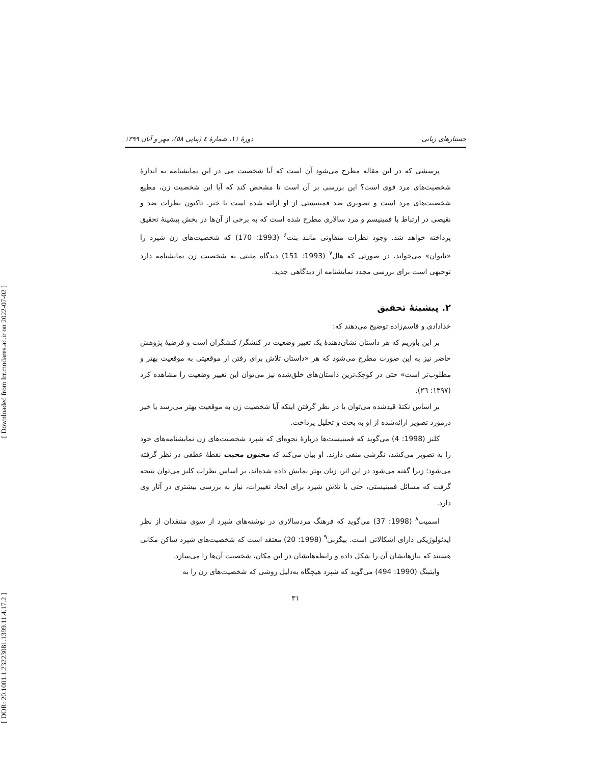[ Downloaded from lrr.modares.ac.ir on 2022-07-02 ]
[ DOR: 20.1001.1.23223081.1399.11.4.17.2 ]
جستارهای زبانی دورهٔ ۱۱، شمارهٔ ٤ (پیاپی ٥٨)، مهر و آبان ۱۳۹۹
پرسشی که در این مقاله مطرح می‌شود آن است که آیا شخصیت می در این نمایشنامه به اندازهٔ شخصیت‌های مرد قوی است؟ این بررسی بر آن است تا مشخص کند که آیا این شخصیت زن، مطیع شخصیت‌های مرد است و تصویری ضد فمینیستی از او ارائه شده است یا خیر. تاکنون نظرات ضد و نقیضی در ارتباط با فمینیسم و مرد سالاری مطرح شده است که به برخی از آن‌ها در بخش پیشینهٔ تحقیق پرداخته خواهد شد. وجود نظرات متفاوتی مانند بنت<sup>۶</sup> (1993: 170) که شخصیت‌های زن شپرد را «ناتوان» می‌خواند، در صورتی که هال<sup>۷</sup> (1993: 151) دیدگاه مثبتی به شخصیت زن نمایشنامه دارد توجیهی است برای بررسی مجدد نمایشنامه از دیدگاهی جدید.
۲. پیشینهٔ تحقیق
خدادادی و قاسم‌زاده توضیح می‌دهند که:
بر این باوریم که هر داستان نشان‌دهندهٔ یک تغییر وضعیت در کنشگر/ کنشگران است و فرضیهٔ پژوهش حاضر نیز به این صورت مطرح می‌شود که هر «داستان تلاش برای رفتن از موقعیتی به موقعیت بهتر و مطلوب‌تر است» حتی در کوچک‌ترین داستان‌های خلق‌شده نیز می‌توان این تغییر وضعیت را مشاهده کرد (۱۳۹۷: ۲٦).
بر اساس نکتهٔ قیدشده می‌توان با در نظر گرفتن اینکه آیا شخصیت زن به موقعیت بهتر می‌رسد یا خیر درمورد تصویر ارائه‌شده از او به بحث و تحلیل پرداخت.
کلنز (1998: 4) می‌گوید که فمینیست‌ها دربارهٔ نحوه‌ای که شپرد شخصیت‌های زن نمایشنامه‌های خود را به تصویر می‌کشد، نگرشی منفی دارند. او بیان می‌کند که مجنون محبت نقطهٔ عطفی در نظر گرفته می‌شود؛ زیرا گفته می‌شود در این اثر، زنان بهتر نمایش داده شده‌اند. بر اساس نظرات کلنز می‌توان نتیجه گرفت که مسائل فمینیستی، حتی با تلاش شپرد برای ایجاد تغییرات، نیاز به بررسی بیشتری در آثار وی دارد.
اسمیت<sup>۸</sup> (1998: 37) می‌گوید که فرهنگ مردسالاری در نوشته‌های شپرد از سوی منتقدان از نظر ایدئولوژیکی دارای اشکالاتی است. بیگزبی<sup>۹</sup> (1998: 20) معتقد است که شخصیت‌های شپرد ساکن مکانی هستند که نیازهایشان آن را شکل داده و رابطه‌هایشان در این مکان، شخصیت آن‌ها را می‌سازد.
وایتینگ (1990: 494) می‌گوید که شپرد هیچگاه به‌دلیل روشی که شخصیت‌های زن را به
۳۱